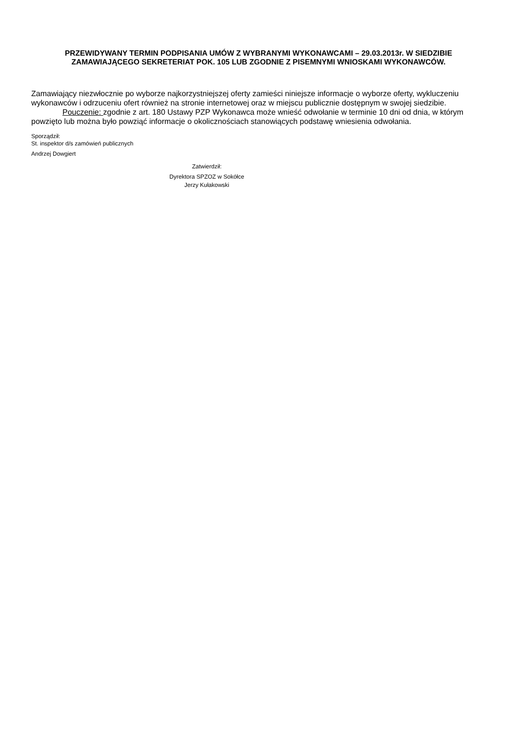PRZEWIDYWANY TERMIN PODPISANIA UMÓW Z WYBRANYMI WYKONAWCAMI – 29.03.2013r. W SIEDZIBIE ZAMAWIAJĄCEGO SEKRETERIAT POK. 105 LUB ZGODNIE Z PISEMNYMI WNIOSKAMI WYKONAWCÓW.
Zamawiający niezwłocznie po wyborze najkorzystniejszej oferty zamieści niniejsze informacje o wyborze oferty, wykluczeniu wykonawców i odrzuceniu ofert również na stronie internetowej oraz w miejscu publicznie dostępnym w swojej siedzibie.
Pouczenie: zgodnie z art. 180 Ustawy PZP Wykonawca może wnieść odwołanie w terminie 10 dni od dnia, w którym powzięto lub można było powziąć informacje o okolicznościach stanowiących podstawę wniesienia odwołania.
Sporządził:
St. inspektor d/s zamówień publicznych
Andrzej Dowgiert
Zatwierdził:
Dyrektora SPZOZ w Sokółce
Jerzy Kułakowski